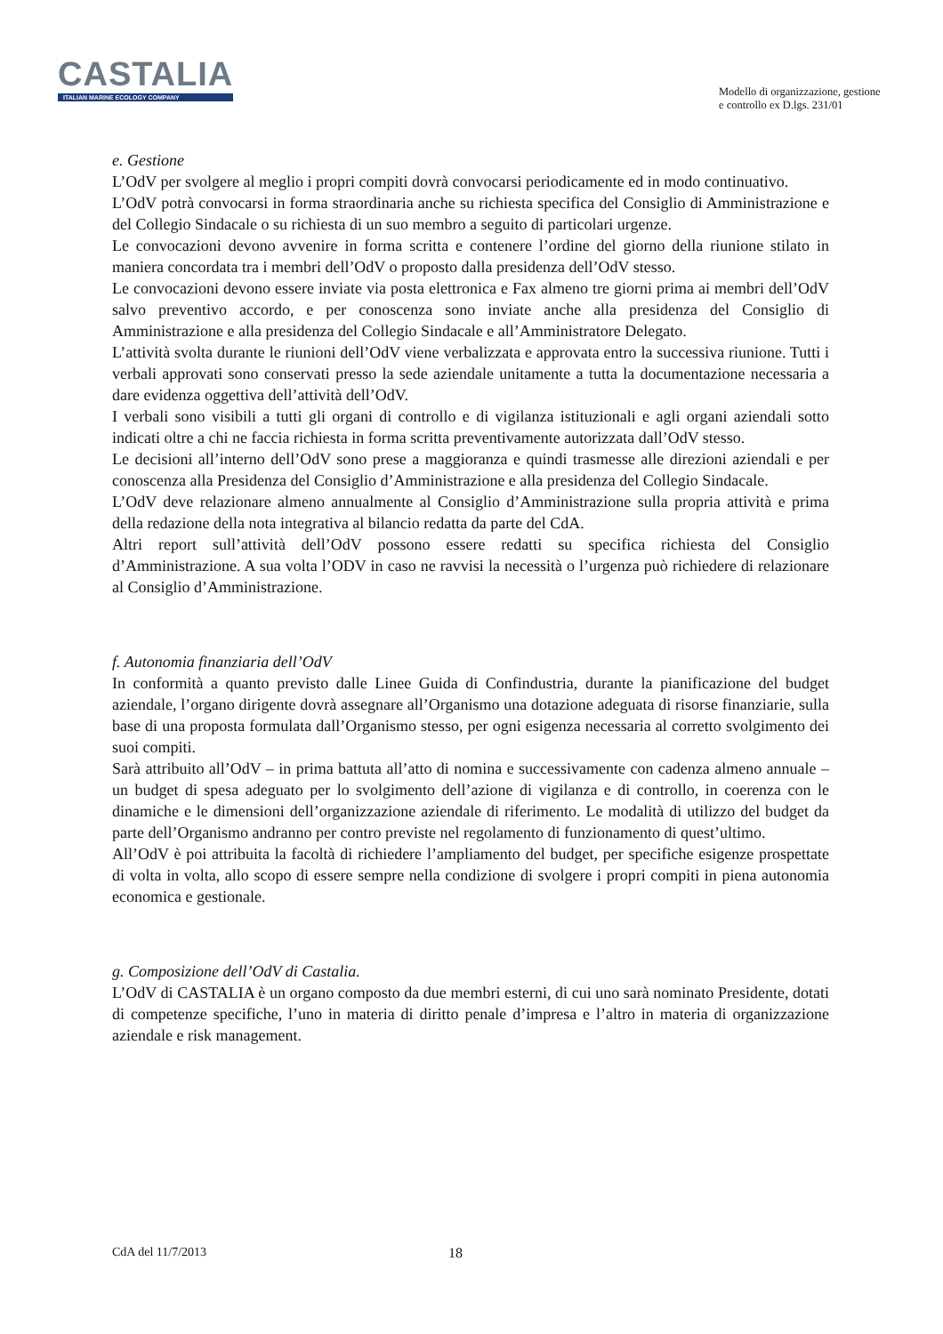CASTALIA
ITALIAN MARINE ECOLOGY COMPANY
Modello di organizzazione, gestione
e controllo ex D.lgs. 231/01
e. Gestione
L’OdV per svolgere al meglio i propri compiti dovrà convocarsi periodicamente ed in modo continuativo.
L’OdV potrà convocarsi in forma straordinaria anche su richiesta specifica del Consiglio di Amministrazione e del Collegio Sindacale o su richiesta di un suo membro a seguito di particolari urgenze.
Le convocazioni devono avvenire in forma scritta e contenere l’ordine del giorno della riunione stilato in maniera concordata tra i membri dell’OdV o proposto dalla presidenza dell’OdV stesso.
Le convocazioni devono essere inviate via posta elettronica e Fax almeno tre giorni prima ai membri dell’OdV salvo preventivo accordo, e per conoscenza sono inviate anche alla presidenza del Consiglio di Amministrazione e alla presidenza del Collegio Sindacale e all’Amministratore Delegato.
L’attività svolta durante le riunioni dell’OdV viene verbalizzata e approvata entro la successiva riunione. Tutti i verbali approvati sono conservati presso la sede aziendale unitamente a tutta la documentazione necessaria a dare evidenza oggettiva dell’attività dell’OdV.
I verbali sono visibili a tutti gli organi di controllo e di vigilanza istituzionali e agli organi aziendali sotto indicati oltre a chi ne faccia richiesta in forma scritta preventivamente autorizzata dall’OdV stesso.
Le decisioni all’interno dell’OdV sono prese a maggioranza e quindi trasmesse alle direzioni aziendali e per conoscenza alla Presidenza del Consiglio d’Amministrazione e alla presidenza del Collegio Sindacale.
L’OdV deve relazionare almeno annualmente al Consiglio d’Amministrazione sulla propria attività e prima della redazione della nota integrativa al bilancio redatta da parte del CdA.
Altri report sull’attività dell’OdV possono essere redatti su specifica richiesta del Consiglio d’Amministrazione. A sua volta l’ODV in caso ne ravvisi la necessità o l’urgenza può richiedere di relazionare al Consiglio d’Amministrazione.
f. Autonomia finanziaria dell’OdV
In conformità a quanto previsto dalle Linee Guida di Confindustria, durante la pianificazione del budget aziendale, l’organo dirigente dovrà assegnare all’Organismo una dotazione adeguata di risorse finanziarie, sulla base di una proposta formulata dall’Organismo stesso, per ogni esigenza necessaria al corretto svolgimento dei suoi compiti.
Sarà attribuito all’OdV – in prima battuta all’atto di nomina e successivamente con cadenza almeno annuale – un budget di spesa adeguato per lo svolgimento dell’azione di vigilanza e di controllo, in coerenza con le dinamiche e le dimensioni dell’organizzazione aziendale di riferimento. Le modalità di utilizzo del budget da parte dell’Organismo andranno per contro previste nel regolamento di funzionamento di quest’ultimo.
All’OdV è poi attribuita la facoltà di richiedere l’ampliamento del budget, per specifiche esigenze prospettate di volta in volta, allo scopo di essere sempre nella condizione di svolgere i propri compiti in piena autonomia economica e gestionale.
g. Composizione dell’OdV di Castalia.
L’OdV di CASTALIA è un organo composto da due membri esterni, di cui uno sarà nominato Presidente, dotati di competenze specifiche, l’uno in materia di diritto penale d’impresa e l’altro in materia di organizzazione aziendale e risk management.
CdA del 11/7/2013 18